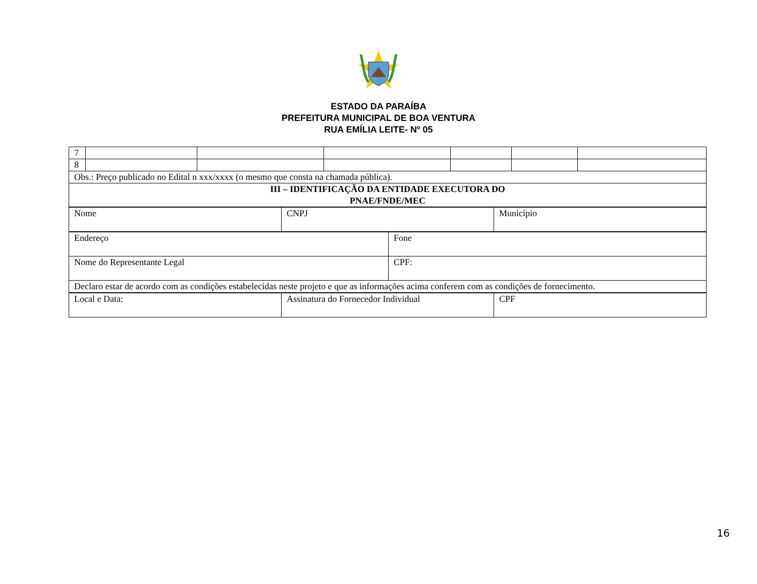ESTADO DA PARAÍBA
PREFEITURA MUNICIPAL DE BOA VENTURA
RUA EMÍLIA LEITE- Nº 05
| 7 | | | | | | |
| 8 | | | | | | |
| Obs.: Preço publicado no Edital n xxx/xxxx (o mesmo que consta na chamada pública). | | | | | | |
| III – IDENTIFICAÇÃO DA ENTIDADE EXECUTORA DO PNAE/FNDE/MEC | | | | | | |
| Nome | CNPJ | Município |
| Endereço | Fone |
| Nome do Representante Legal | CPF: |
| Declaro estar de acordo com as condições estabelecidas neste projeto e que as informações acima conferem com as condições de fornecimento. | |
| Local e Data: | Assinatura do Fornecedor Individual | CPF |
16